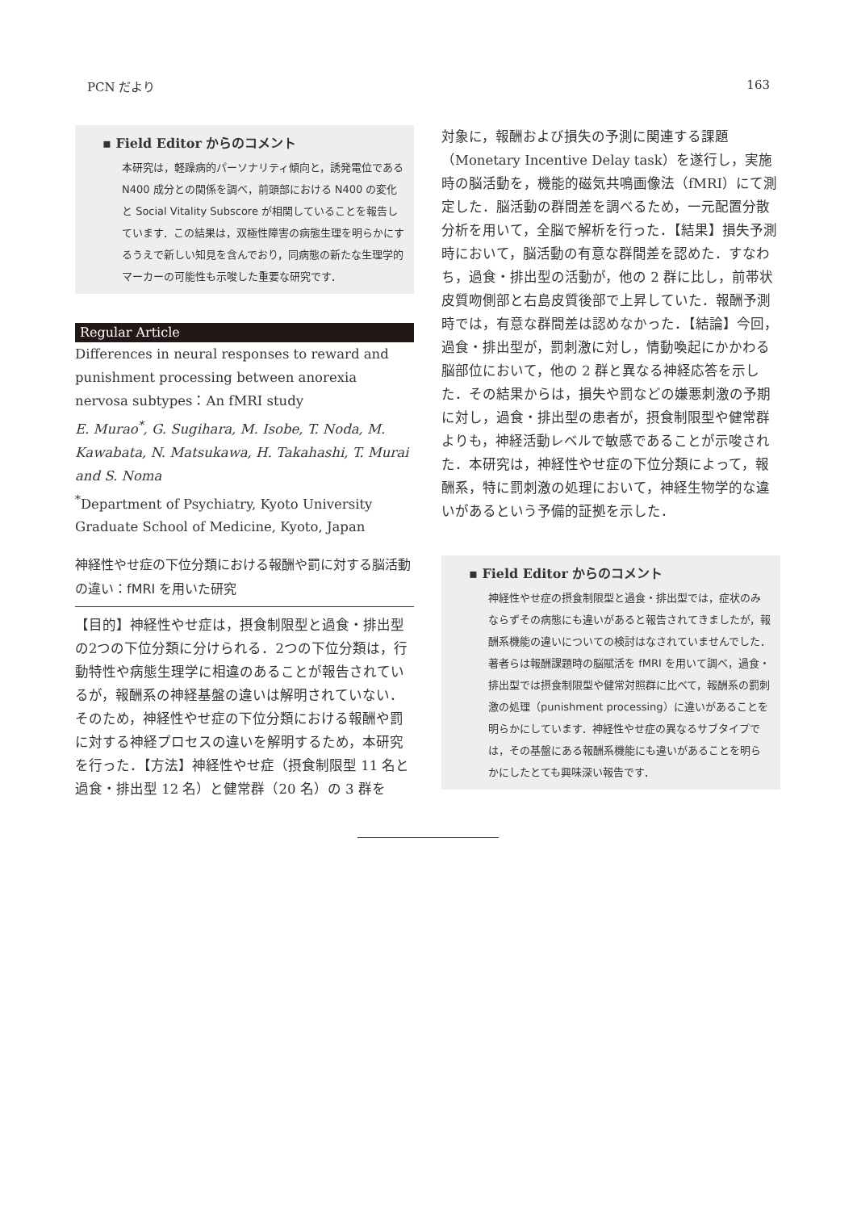PCN だより 163
▪ Field Editor からのコメント
本研究は，軽躁病的パーソナリティ傾向と，誘発電位である N400 成分との関係を調べ，前頭部における N400 の変化と Social Vitality Subscore が相関していることを報告しています．この結果は，双極性障害の病態生理を明らかにするうえで新しい知見を含んでおり，同病態の新たな生理学的マーカーの可能性も示唆した重要な研究です．
Regular Article
Differences in neural responses to reward and punishment processing between anorexia nervosa subtypes：An fMRI study
E. Murao<sup>*</sup>, G. Sugihara, M. Isobe, T. Noda, M. Kawabata, N. Matsukawa, H. Takahashi, T. Murai and S. Noma
<sup>*</sup> Department of Psychiatry, Kyoto University Graduate School of Medicine, Kyoto, Japan
神経性やせ症の下位分類における報酬や罰に対する脳活動の違い：fMRI を用いた研究
【目的】神経性やせ症は，摂食制限型と過食・排出型の2つの下位分類に分けられる．2つの下位分類は，行動特性や病態生理学に相違のあることが報告されているが，報酬系の神経基盤の違いは解明されていない．そのため，神経性やせ症の下位分類における報酬や罰に対する神経プロセスの違いを解明するため，本研究を行った．【方法】神経性やせ症（摂食制限型 11 名と過食・排出型 12 名）と健常群（20 名）の 3 群を
対象に，報酬および損失の予測に関連する課題（Monetary Incentive Delay task）を遂行し，実施時の脳活動を，機能的磁気共鳴画像法（fMRI）にて測定した．脳活動の群間差を調べるため，一元配置分散分析を用いて，全脳で解析を行った．【結果】損失予測時において，脳活動の有意な群間差を認めた．すなわち，過食・排出型の活動が，他の 2 群に比し，前帯状皮質吻側部と右島皮質後部で上昇していた．報酬予測時では，有意な群間差は認めなかった．【結論】今回，過食・排出型が，罰刺激に対し，情動喚起にかかわる脳部位において，他の 2 群と異なる神経応答を示した．その結果からは，損失や罰などの嫌悪刺激の予期に対し，過食・排出型の患者が，摂食制限型や健常群よりも，神経活動レベルで敏感であることが示唆された．本研究は，神経性やせ症の下位分類によって，報酬系，特に罰刺激の処理において，神経生物学的な違いがあるという予備的証拠を示した．
▪ Field Editor からのコメント
神経性やせ症の摂食制限型と過食・排出型では，症状のみならずその病態にも違いがあると報告されてきましたが，報酬系機能の違いについての検討はなされていませんでした．著者らは報酬課題時の脳賦活を fMRI を用いて調べ，過食・排出型では摂食制限型や健常対照群に比べて，報酬系の罰刺激の処理（punishment processing）に違いがあることを明らかにしています．神経性やせ症の異なるサブタイプでは，その基盤にある報酬系機能にも違いがあることを明らかにしたとても興味深い報告です．